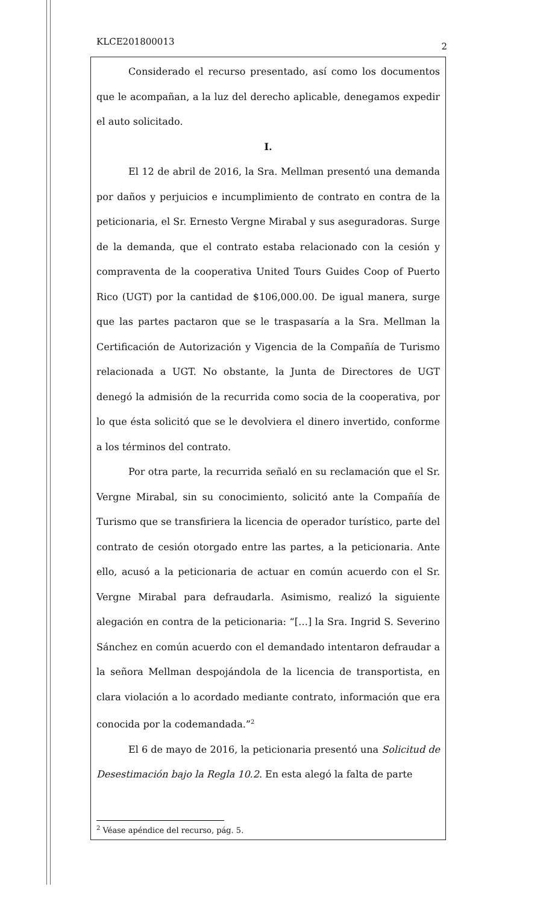KLCE201800013 2
Considerado el recurso presentado, así como los documentos que le acompañan, a la luz del derecho aplicable, denegamos expedir el auto solicitado.
I.
El 12 de abril de 2016, la Sra. Mellman presentó una demanda por daños y perjuicios e incumplimiento de contrato en contra de la peticionaria, el Sr. Ernesto Vergne Mirabal y sus aseguradoras. Surge de la demanda, que el contrato estaba relacionado con la cesión y compraventa de la cooperativa United Tours Guides Coop of Puerto Rico (UGT) por la cantidad de $106,000.00. De igual manera, surge que las partes pactaron que se le traspasaría a la Sra. Mellman la Certificación de Autorización y Vigencia de la Compañía de Turismo relacionada a UGT. No obstante, la Junta de Directores de UGT denegó la admisión de la recurrida como socia de la cooperativa, por lo que ésta solicitó que se le devolviera el dinero invertido, conforme a los términos del contrato.
Por otra parte, la recurrida señaló en su reclamación que el Sr. Vergne Mirabal, sin su conocimiento, solicitó ante la Compañía de Turismo que se transfiriera la licencia de operador turístico, parte del contrato de cesión otorgado entre las partes, a la peticionaria. Ante ello, acusó a la peticionaria de actuar en común acuerdo con el Sr. Vergne Mirabal para defraudarla. Asimismo, realizó la siguiente alegación en contra de la peticionaria: “[…] la Sra. Ingrid S. Severino Sánchez en común acuerdo con el demandado intentaron defraudar a la señora Mellman despojándola de la licencia de transportista, en clara violación a lo acordado mediante contrato, información que era conocida por la codemandada.”<sup>2</sup>
El 6 de mayo de 2016, la peticionaria presentó una Solicitud de Desestimación bajo la Regla 10.2. En esta alegó la falta de parte
<sup>2</sup> Véase apéndice del recurso, pág. 5.